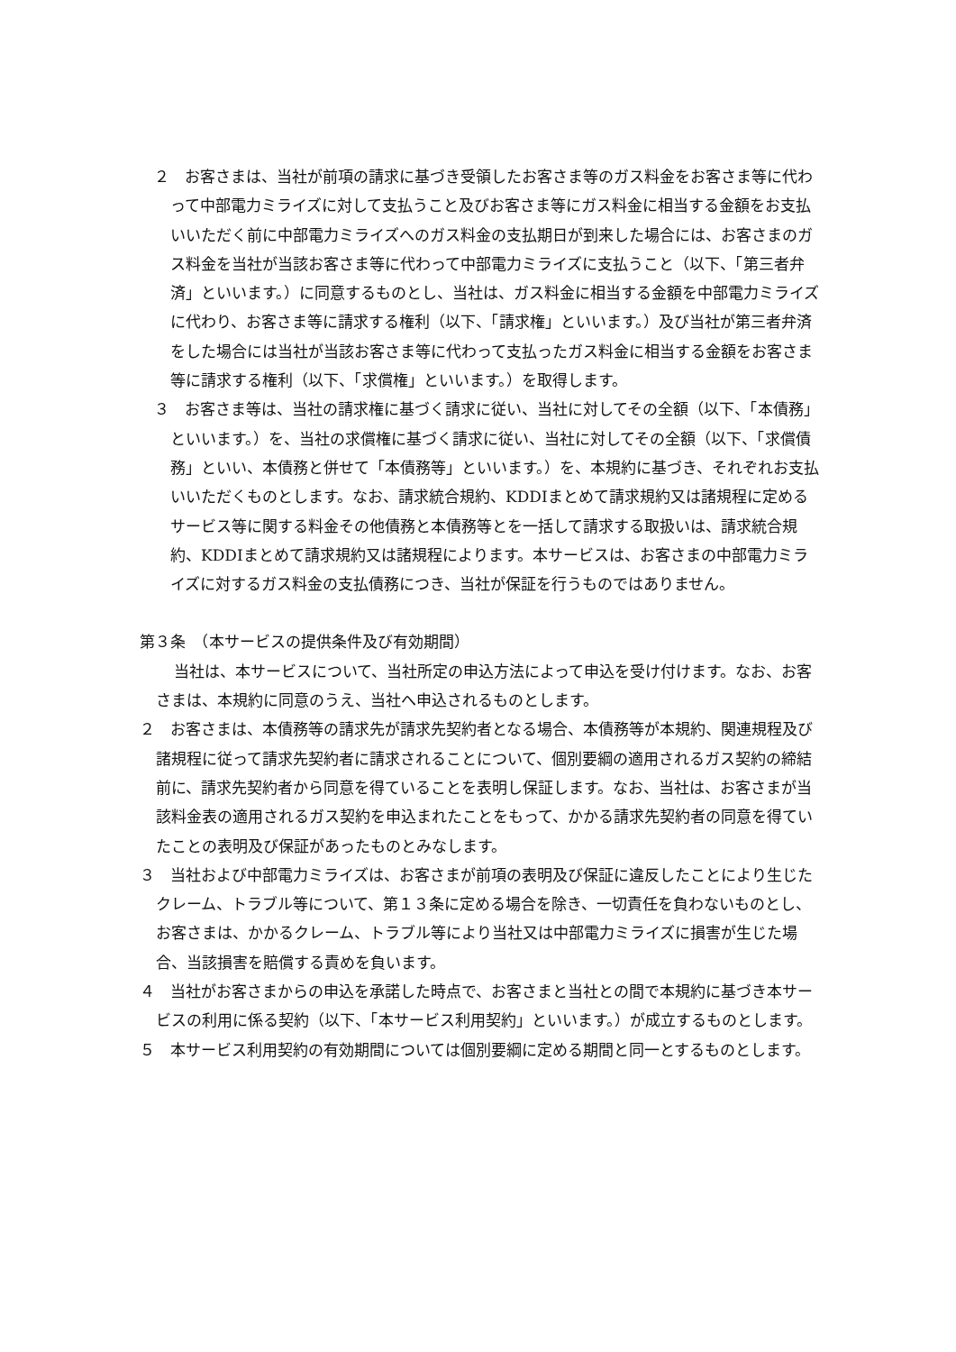２　お客さまは、当社が前項の請求に基づき受領したお客さま等のガス料金をお客さま等に代わって中部電力ミライズに対して支払うこと及びお客さま等にガス料金に相当する金額をお支払いいただく前に中部電力ミライズへのガス料金の支払期日が到来した場合には、お客さまのガス料金を当社が当該お客さま等に代わって中部電力ミライズに支払うこと（以下、「第三者弁済」といいます。）に同意するものとし、当社は、ガス料金に相当する金額を中部電力ミライズに代わり、お客さま等に請求する権利（以下、「請求権」といいます。）及び当社が第三者弁済をした場合には当社が当該お客さま等に代わって支払ったガス料金に相当する金額をお客さま等に請求する権利（以下、「求償権」といいます。）を取得します。
３　お客さま等は、当社の請求権に基づく請求に従い、当社に対してその全額（以下、「本債務」といいます。）を、当社の求償権に基づく請求に従い、当社に対してその全額（以下、「求償債務」といい、本債務と併せて「本債務等」といいます。）を、本規約に基づき、それぞれお支払いいただくものとします。なお、請求統合規約、KDDIまとめて請求規約又は諸規程に定めるサービス等に関する料金その他債務と本債務等とを一括して請求する取扱いは、請求統合規約、KDDIまとめて請求規約又は諸規程によります。本サービスは、お客さまの中部電力ミライズに対するガス料金の支払債務につき、当社が保証を行うものではありません。
第３条　（本サービスの提供条件及び有効期間）
当社は、本サービスについて、当社所定の申込方法によって申込を受け付けます。なお、お客さまは、本規約に同意のうえ、当社へ申込されるものとします。
２　お客さまは、本債務等の請求先が請求先契約者となる場合、本債務等が本規約、関連規程及び諸規程に従って請求先契約者に請求されることについて、個別要綱の適用されるガス契約の締結前に、請求先契約者から同意を得ていることを表明し保証します。なお、当社は、お客さまが当該料金表の適用されるガス契約を申込まれたことをもって、かかる請求先契約者の同意を得ていたことの表明及び保証があったものとみなします。
３　当社および中部電力ミライズは、お客さまが前項の表明及び保証に違反したことにより生じたクレーム、トラブル等について、第１３条に定める場合を除き、一切責任を負わないものとし、お客さまは、かかるクレーム、トラブル等により当社又は中部電力ミライズに損害が生じた場合、当該損害を賠償する責めを負います。
４　当社がお客さまからの申込を承諾した時点で、お客さまと当社との間で本規約に基づき本サービスの利用に係る契約（以下、「本サービス利用契約」といいます。）が成立するものとします。
５　本サービス利用契約の有効期間については個別要綱に定める期間と同一とするものとします。